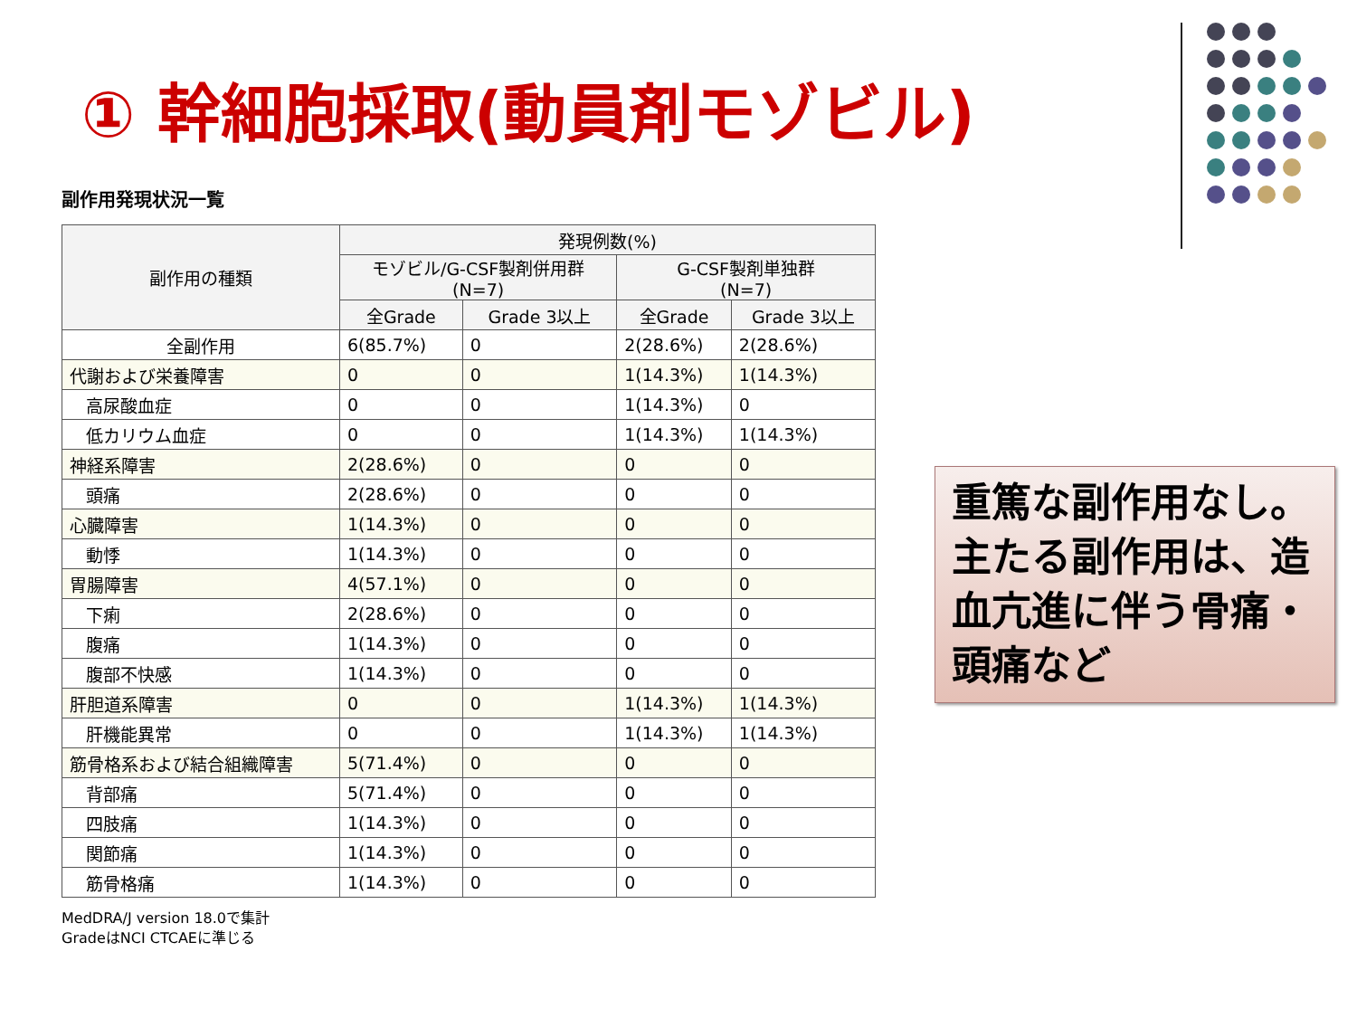① 幹細胞採取(動員剤モゾビル)
副作用発現状況一覧
| 副作用の種類 | 発現例数(%) | | | |
| --- | --- | --- | --- | --- |
| | モゾビル/G-CSF製剤併用群 (N=7) | | G-CSF製剤単独群 (N=7) | |
| | 全Grade | Grade 3以上 | 全Grade | Grade 3以上 |
| 全副作用 | 6(85.7%) | 0 | 2(28.6%) | 2(28.6%) |
| 代謝および栄養障害 | 0 | 0 | 1(14.3%) | 1(14.3%) |
| 高尿酸血症 | 0 | 0 | 1(14.3%) | 0 |
| 低カリウム血症 | 0 | 0 | 1(14.3%) | 1(14.3%) |
| 神経系障害 | 2(28.6%) | 0 | 0 | 0 |
| 頭痛 | 2(28.6%) | 0 | 0 | 0 |
| 心臓障害 | 1(14.3%) | 0 | 0 | 0 |
| 動悸 | 1(14.3%) | 0 | 0 | 0 |
| 胃腸障害 | 4(57.1%) | 0 | 0 | 0 |
| 下痢 | 2(28.6%) | 0 | 0 | 0 |
| 腹痛 | 1(14.3%) | 0 | 0 | 0 |
| 腹部不快感 | 1(14.3%) | 0 | 0 | 0 |
| 肝胆道系障害 | 0 | 0 | 1(14.3%) | 1(14.3%) |
| 肝機能異常 | 0 | 0 | 1(14.3%) | 1(14.3%) |
| 筋骨格系および結合組織障害 | 5(71.4%) | 0 | 0 | 0 |
| 背部痛 | 5(71.4%) | 0 | 0 | 0 |
| 四肢痛 | 1(14.3%) | 0 | 0 | 0 |
| 関節痛 | 1(14.3%) | 0 | 0 | 0 |
| 筋骨格痛 | 1(14.3%) | 0 | 0 | 0 |
MedDRA/J version 18.0で集計
GradeはNCI CTCAEに準じる
重篤な副作用なし。主たる副作用は、造血亢進に伴う骨痛・頭痛など